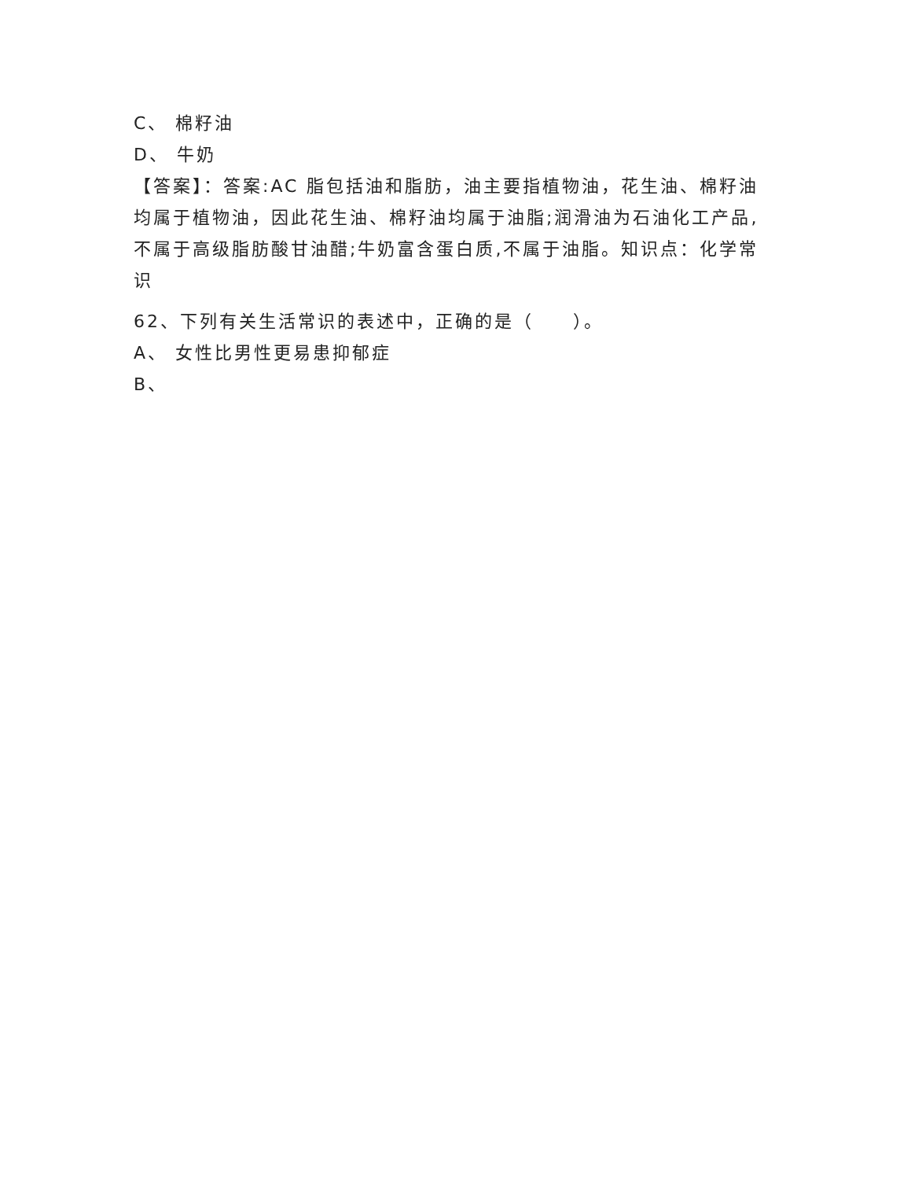C、 棉籽油
D、 牛奶
【答案】：答案:AC 脂包括油和脂肪，油主要指植物油，花生油、棉籽油均属于植物油，因此花生油、棉籽油均属于油脂;润滑油为石油化工产品,不属于高级脂肪酸甘油醋;牛奶富含蛋白质,不属于油脂。知识点：化学常识
62、下列有关生活常识的表述中，正确的是（　　）。
A、 女性比男性更易患抑郁症
B、